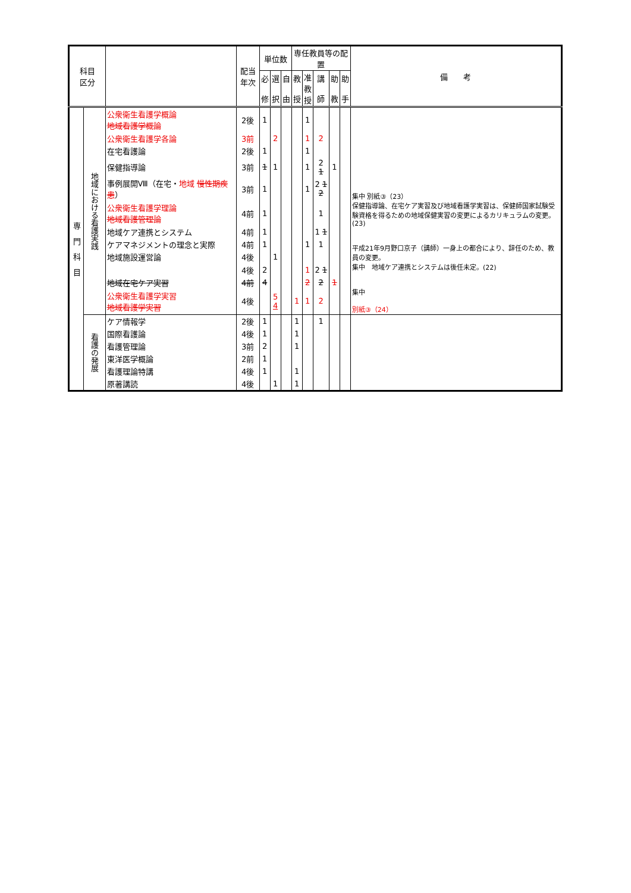| 科目 区分 | | | 配当 年次 | 単位数 | | | 専任教員等の配置 | | | | | 備 考 |
| --- | --- | --- | --- | --- | --- | --- | --- | --- | --- | --- | --- | --- |
| | | | | 必 修 | 選 択 | 自 由 | 教 授 | 准 教 授 | 講 師 | 助 教 | 助 手 | |
| 専 門 科 目 | 地域における看護実践 | 公衆衛生看護学概論 地域看護学概論 | 2後 | 1 | | | | 1 | | | | 集中 別紙③（23） 保健指導論、在宅ケア実習及び地域看護学実習は、保健師国家試験受験資格を得るための地域保健実習の変更によるカリキュラムの変更。(23) 平成21年9月野口京子（講師）一身上の都合により、辞任のため、教員の変更。 集中 地域ケア連携とシステムは後任未定。(22) 集中 別紙③（24） |
| | | 公衆衛生看護学各論 | 3前 | | 2 | | | 1 | 2 | | | |
| | | 在宅看護論 | 2後 | 1 | | | | 1 | | | | |
| | | 保健指導論 | 3前 | 1 | 1 | | | 1 | 2 1 | 1 | | |
| | | 事例展開Ⅷ（在宅・ 地域 慢性期疾患 ） | 3前 | 1 | | | | 1 | 2 1 2 | | | |
| | | 公衆衛生看護学理論 地域看護管理論 | 4前 | 1 | | | | | 1 | | | |
| | | 地域ケア連携とシステム | 4前 | 1 | | | | | 1 1 | | | |
| | | ケアマネジメントの理念と実際 | 4前 | 1 | | | | 1 | 1 | | | |
| | | 地域施設運営論 | 4後 | | 1 | | | | | | | |
| | | | 4後 | 2 | | | | 1 | 2 1 | | | |
| | | 地域在宅ケア実習 | 4前 | 4 | | | | 2 | 2 | 1 | | |
| | | 公衆衛生看護学実習 地域看護学実習 | 4後 | | 5 4 | | 1 | 1 | 2 | | | |
| | 看護の発展 | ケア情報学 | 2後 | 1 | | | 1 | | 1 | | | |
| | | 国際看護論 | 4後 | 1 | | | 1 | | | | | |
| | | 看護管理論 | 3前 | 2 | | | 1 | | | | | |
| | | 東洋医学概論 | 2前 | 1 | | | | | | | | |
| | | 看護理論特講 | 4後 | 1 | | | 1 | | | | | |
| | | 原著講読 | 4後 | | 1 | | 1 | | | | | |